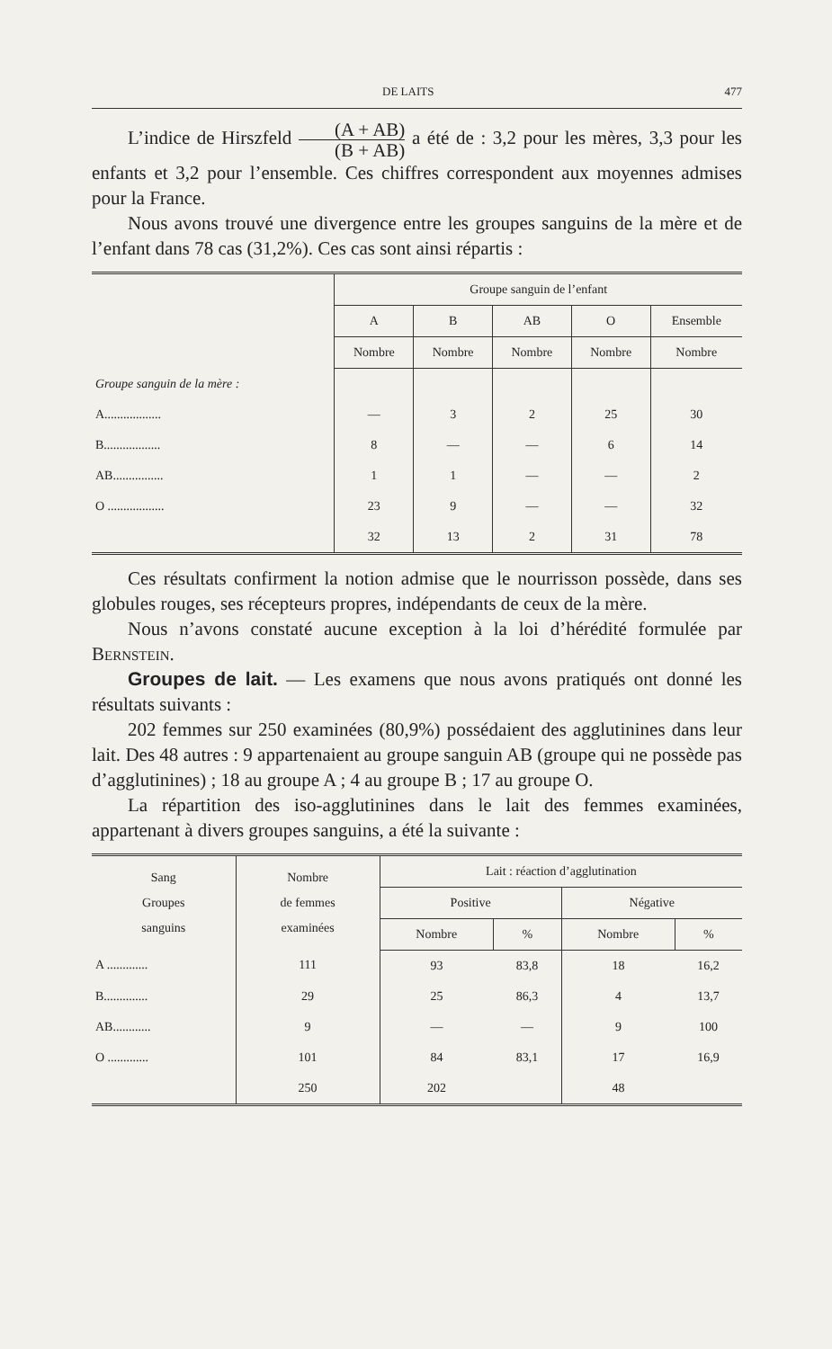DE LAITS 477
L’indice de Hirszfeld (A + AB) (B + AB) a été de : 3,2 pour les mères, 3,3 pour les enfants et 3,2 pour l’ensemble. Ces chiffres correspondent aux moyennes admises pour la France.
Nous avons trouvé une divergence entre les groupes sanguins de la mère et de l’enfant dans 78 cas (31,2%). Ces cas sont ainsi répartis :
| | Groupe sanguin de l’enfant | | | | |
| --- | --- | --- | --- | --- | --- |
| | A | B | AB | O | Ensemble |
| | Nombre | Nombre | Nombre | Nombre | Nombre |
| Groupe sanguin de la mère : | | | | | |
| A.................. | — | 3 | 2 | 25 | 30 |
| B.................. | 8 | — | — | 6 | 14 |
| AB................ | 1 | 1 | — | — | 2 |
| O .................. | 23 | 9 | — | — | 32 |
| | 32 | 13 | 2 | 31 | 78 |
Ces résultats confirment la notion admise que le nourrisson possède, dans ses globules rouges, ses récepteurs propres, indépendants de ceux de la mère.
Nous n’avons constaté aucune exception à la loi d’hérédité formulée par Bernstein.
Groupes de lait. — Les examens que nous avons pratiqués ont donné les résultats suivants :
202 femmes sur 250 examinées (80,9%) possédaient des agglutinines dans leur lait. Des 48 autres : 9 appartenaient au groupe sanguin AB (groupe qui ne possède pas d’agglutinines) ; 18 au groupe A ; 4 au groupe B ; 17 au groupe O.
La répartition des iso-agglutinines dans le lait des femmes examinées, appartenant à divers groupes sanguins, a été la suivante :
| Sang Groupes sanguins | Nombre de femmes examinées | Lait : réaction d’agglutination | | | |
| --- | --- | --- | --- | --- | --- |
| | | Positive | | Négative | |
| | | Nombre | % | Nombre | % |
| A ............. | 111 | 93 | 83,8 | 18 | 16,2 |
| B.............. | 29 | 25 | 86,3 | 4 | 13,7 |
| AB............ | 9 | — | — | 9 | 100 |
| O ............. | 101 | 84 | 83,1 | 17 | 16,9 |
| | 250 | 202 | | 48 | |